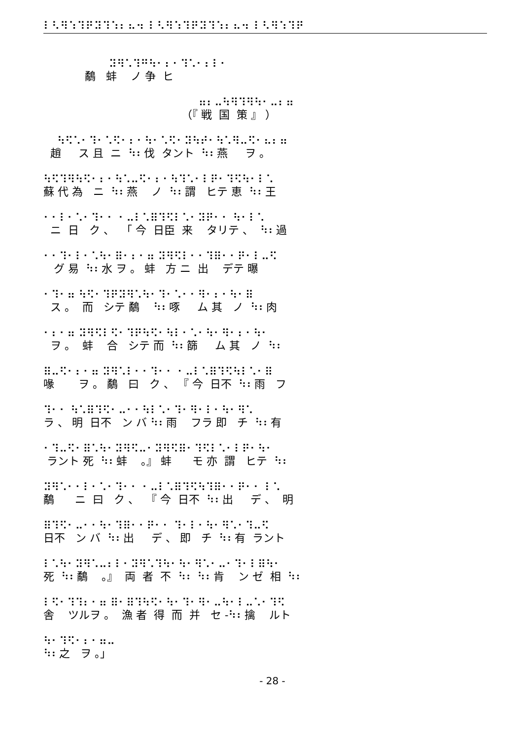⠇⠣⠻⠱⠹⠟⠽⠹⠱⠆⠦⠲ ⠇⠣⠻⠱⠹⠟⠽⠹⠱⠆⠦⠲ ⠇⠣⠻⠱⠹⠟
⠽⠻⠡⠹⠛⠳⠂⠆⠂⠹⠡⠂⠆⠇⠂
鷸 蚌 ノ 争 ヒ
⠶⠆⠤⠳⠻⠹⠻⠳⠂⠤⠆⠶
（『 戦 国 策 』 ）
⠳⠫⠡⠂⠹⠂⠡⠫⠂⠆⠂⠳⠂⠡⠫⠂⠽⠳⠞⠂⠳⠡⠻⠤⠫⠂⠦⠆⠶
趙 ス 且 ニ ⠳⠆伐 タント ⠳⠆燕 ヲ 。
⠳⠫⠹⠻⠳⠫⠂⠆⠂⠳⠡⠤⠫⠂⠆⠂⠳⠹⠡⠂⠇⠟⠂⠹⠫⠳⠂⠇⠡
蘇 代 為 ニ ⠳⠆燕 ノ ⠳⠆謂 ヒテ 恵 ⠳⠆王
⠂⠂⠇⠂⠡⠂⠹⠂⠂ ⠂⠤⠇⠡⠿⠹⠫⠇⠡⠂⠽⠟⠂⠂ ⠳⠂⠇⠡
ニ 日 ク 、 「 今 日臣 来 タリテ 、 ⠳⠆過
⠂⠂⠹⠂⠇⠂⠡⠳⠂⠿⠂⠆⠂⠶ ⠽⠻⠫⠇⠂⠂⠹⠿⠂⠂⠟⠂⠇⠤⠫
グ 易 ⠳⠆水 ヲ 。 蚌 方 ニ 出 デテ 曝
⠂⠹⠂⠶ ⠳⠫⠂⠹⠟⠽⠻⠡⠳⠂⠹⠂⠡⠂⠂⠻⠂⠆⠂⠳⠂⠿
ス 。 而 シテ 鷸 ⠳⠆啄 ム 其 ノ ⠳⠆肉
⠂⠆⠂⠶ ⠽⠻⠫⠇⠫⠂⠹⠟⠳⠫⠂⠳⠇⠂⠡⠂⠳⠂⠻⠂⠆⠂⠳⠂
ヲ 。 蚌 合 シテ 而 ⠳⠆篩 ム 其 ノ ⠳⠆
⠿⠤⠫⠂⠆⠂⠶ ⠽⠻⠡⠇⠂⠂⠹⠂⠂ ⠂⠤⠇⠡⠿⠹⠫⠳⠇⠡⠂⠿
喙 ヲ 。 鷸 曰 ク 、 『 今 日不 ⠳⠆雨 フ
⠹⠂⠂ ⠳⠡⠿⠹⠫⠂⠤⠂⠂⠳⠇⠡⠂⠹⠂⠻⠂⠇⠂⠳⠂⠻⠡
ラ 、 明 日不 ン バ ⠳⠆雨 フラ 即 チ ⠳⠆有
⠂⠹⠤⠫⠂⠿⠡⠳⠂⠽⠻⠫⠤⠂⠽⠻⠫⠿⠂⠹⠫⠇⠡⠂⠇⠟⠂⠳⠂
ラント 死 ⠳⠆蚌 。』 蚌 モ 亦 謂 ヒテ ⠳⠆
⠽⠻⠡⠂⠂⠇⠂⠡⠂⠹⠂⠂ ⠂⠤⠇⠡⠿⠹⠫⠳⠹⠿⠂⠂⠟⠂⠂ ⠇⠡
鷸 ニ 曰 ク 、 『 今 日不 ⠳⠆出 デ 、 明
⠿⠹⠫⠂⠤⠂⠂⠳⠂⠹⠿⠂⠂⠟⠂⠂ ⠹⠂⠇⠂⠳⠂⠻⠡⠂⠹⠤⠫
日不 ン バ ⠳⠆出 デ 、 即 チ ⠳⠆有 ラント
⠇⠡⠳⠂⠽⠻⠡⠤⠆⠇⠂⠽⠻⠡⠹⠳⠂⠳⠂⠻⠡⠂⠤⠂⠹⠂⠇⠿⠳⠂
死 ⠳⠆鷸 。』 両 者 不 ⠳⠆ ⠳⠆肯 ン ゼ 相 ⠳⠆
⠇⠫⠂⠹⠹⠆⠂⠶ ⠿⠂⠿⠹⠳⠫⠂⠳⠂⠹⠂⠻⠂⠤⠳⠂⠇⠤⠡⠂⠹⠫
舎 ツルヲ 。 漁 者 得 而 并 セ -⠳⠆擒 ルト
⠳⠂⠹⠫⠂⠆⠂⠶⠤
⠳⠆之 ヲ 。」
- 28 -